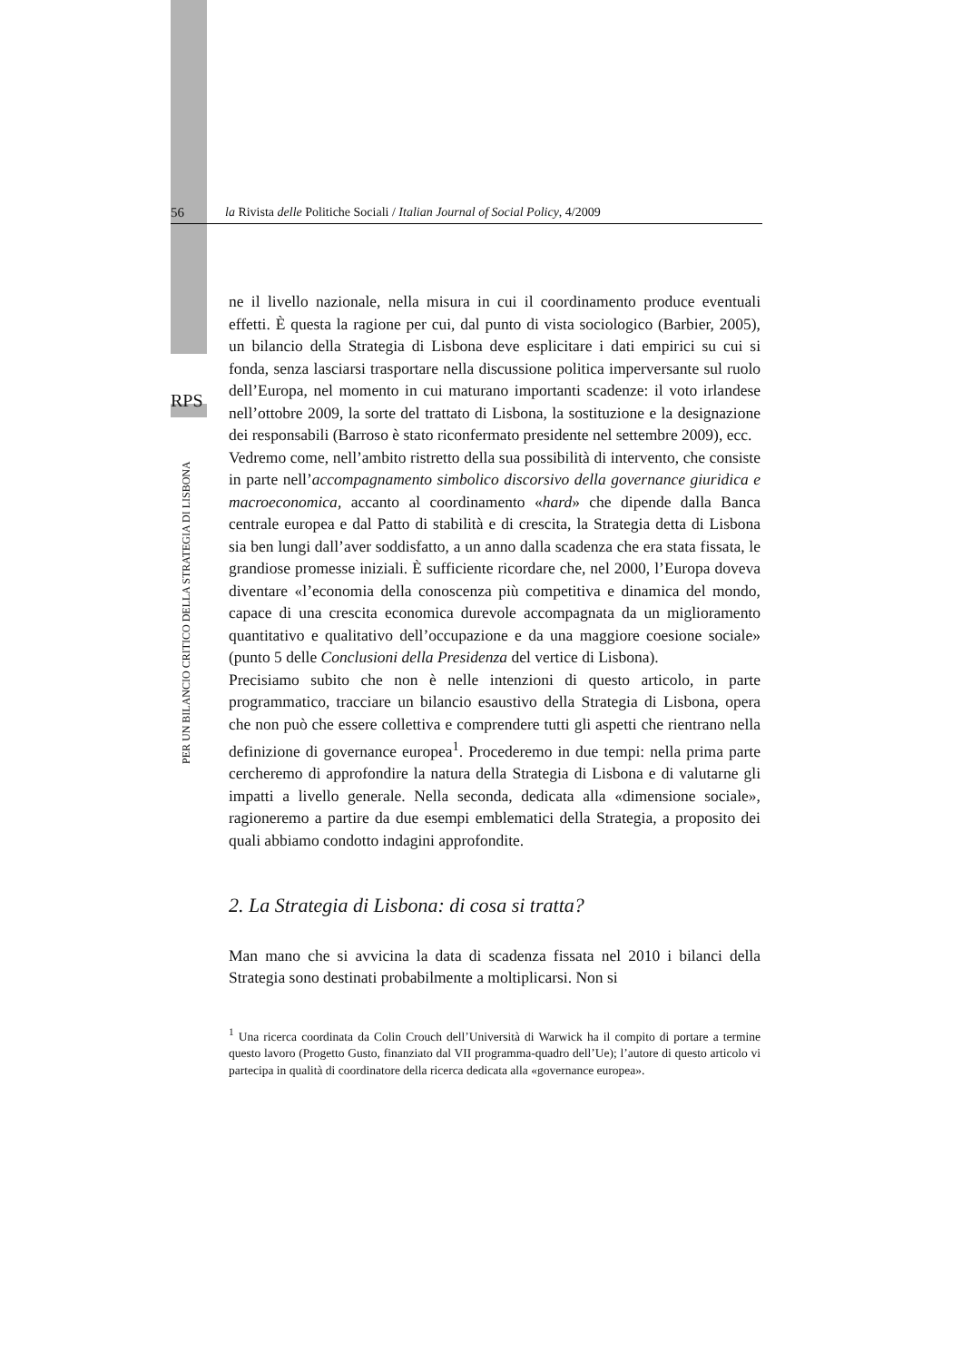56 la Rivista delle Politiche Sociali / Italian Journal of Social Policy, 4/2009
RPS
PER UN BILANCIO CRITICO DELLA STRATEGIA DI LISBONA
ne il livello nazionale, nella misura in cui il coordinamento produce eventuali effetti. È questa la ragione per cui, dal punto di vista sociologico (Barbier, 2005), un bilancio della Strategia di Lisbona deve esplicitare i dati empirici su cui si fonda, senza lasciarsi trasportare nella discussione politica imperversante sul ruolo dell’Europa, nel momento in cui maturano importanti scadenze: il voto irlandese nell’ottobre 2009, la sorte del trattato di Lisbona, la sostituzione e la designazione dei responsabili (Barroso è stato riconfermato presidente nel settembre 2009), ecc.
Vedremo come, nell’ambito ristretto della sua possibilità di intervento, che consiste in parte nell’accompagnamento simbolico discorsivo della governance giuridica e macroeconomica, accanto al coordinamento «hard» che dipende dalla Banca centrale europea e dal Patto di stabilità e di crescita, la Strategia detta di Lisbona sia ben lungi dall’aver soddisfatto, a un anno dalla scadenza che era stata fissata, le grandiose promesse iniziali. È sufficiente ricordare che, nel 2000, l’Europa doveva diventare «l’economia della conoscenza più competitiva e dinamica del mondo, capace di una crescita economica durevole accompagnata da un miglioramento quantitativo e qualitativo dell’occupazione e da una maggiore coesione sociale» (punto 5 delle Conclusioni della Presidenza del vertice di Lisbona).
Precisiamo subito che non è nelle intenzioni di questo articolo, in parte programmatico, tracciare un bilancio esaustivo della Strategia di Lisbona, opera che non può che essere collettiva e comprendere tutti gli aspetti che rientrano nella definizione di governance europea<sup>1</sup>. Procederemo in due tempi: nella prima parte cercheremo di approfondire la natura della Strategia di Lisbona e di valutarne gli impatti a livello generale. Nella seconda, dedicata alla «dimensione sociale», ragioneremo a partire da due esempi emblematici della Strategia, a proposito dei quali abbiamo condotto indagini approfondite.
2. La Strategia di Lisbona: di cosa si tratta?
Man mano che si avvicina la data di scadenza fissata nel 2010 i bilanci della Strategia sono destinati probabilmente a moltiplicarsi. Non si
<sup>1</sup> Una ricerca coordinata da Colin Crouch dell’Università di Warwick ha il compito di portare a termine questo lavoro (Progetto Gusto, finanziato dal VII programma-quadro dell’Ue); l’autore di questo articolo vi partecipa in qualità di coordinatore della ricerca dedicata alla «governance europea».